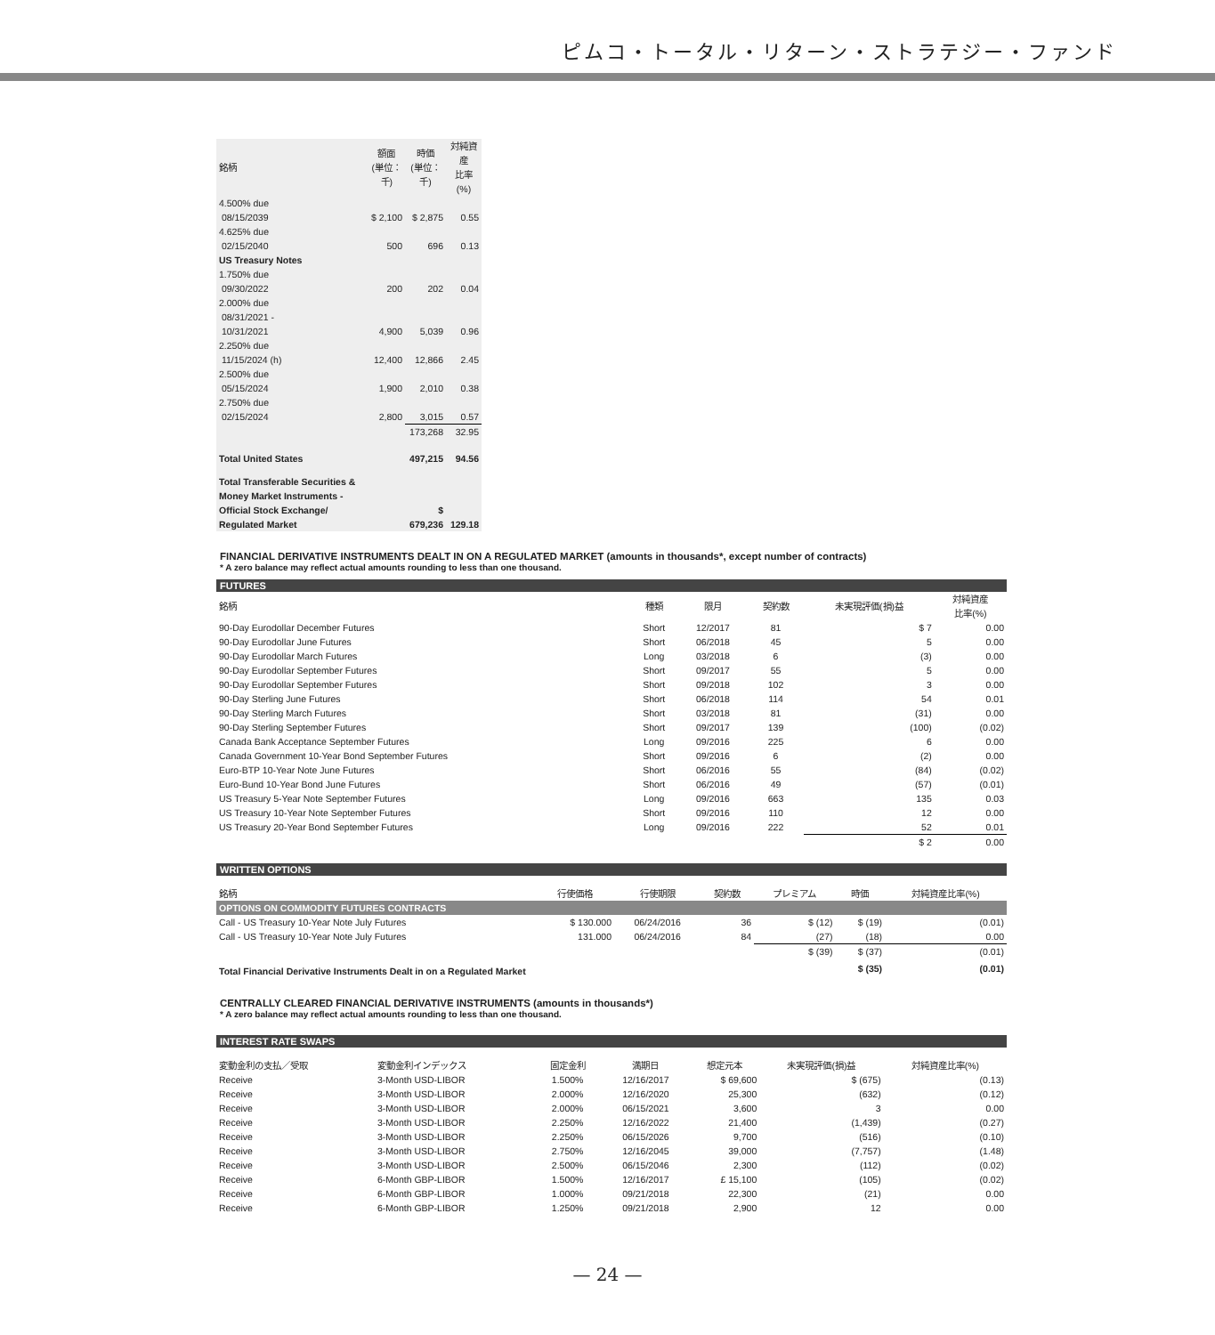ピムコ・トータル・リターン・ストラテジー・ファンド
| 銘柄 | 額面 (単位：千) | 時価 (単位：千) | 対純資産 比率(%) |
| --- | --- | --- | --- |
| 4.500% due 08/15/2039 | $ 2,100 | $ 2,875 | 0.55 |
| 4.625% due 02/15/2040 | 500 | 696 | 0.13 |
| US Treasury Notes | | | |
| 1.750% due 09/30/2022 | 200 | 202 | 0.04 |
| 2.000% due 08/31/2021 - 10/31/2021 | 4,900 | 5,039 | 0.96 |
| 2.250% due 11/15/2024 (h) | 12,400 | 12,866 | 2.45 |
| 2.500% due 05/15/2024 | 1,900 | 2,010 | 0.38 |
| 2.750% due 02/15/2024 | 2,800 | 3,015 | 0.57 |
| | | 173,268 | 32.95 |
| Total United States | | 497,215 | 94.56 |
| Total Transferable Securities & Money Market Instruments - Official Stock Exchange/ Regulated Market | | $ 679,236 | 129.18 |
FINANCIAL DERIVATIVE INSTRUMENTS DEALT IN ON A REGULATED MARKET (amounts in thousands*, except number of contracts)
* A zero balance may reflect actual amounts rounding to less than one thousand.
FUTURES
| 銘柄 | 種類 | 限月 | 契約数 | 未実現評価(損)益 | 対純資産 比率(%) |
| --- | --- | --- | --- | --- | --- |
| 90-Day Eurodollar December Futures | Short | 12/2017 | 81 | $ 7 | 0.00 |
| 90-Day Eurodollar June Futures | Short | 06/2018 | 45 | 5 | 0.00 |
| 90-Day Eurodollar March Futures | Long | 03/2018 | 6 | (3) | 0.00 |
| 90-Day Eurodollar September Futures | Short | 09/2017 | 55 | 5 | 0.00 |
| 90-Day Eurodollar September Futures | Short | 09/2018 | 102 | 3 | 0.00 |
| 90-Day Sterling June Futures | Short | 06/2018 | 114 | 54 | 0.01 |
| 90-Day Sterling March Futures | Short | 03/2018 | 81 | (31) | 0.00 |
| 90-Day Sterling September Futures | Short | 09/2017 | 139 | (100) | (0.02) |
| Canada Bank Acceptance September Futures | Long | 09/2016 | 225 | 6 | 0.00 |
| Canada Government 10-Year Bond September Futures | Short | 09/2016 | 6 | (2) | 0.00 |
| Euro-BTP 10-Year Note June Futures | Short | 06/2016 | 55 | (84) | (0.02) |
| Euro-Bund 10-Year Bond June Futures | Short | 06/2016 | 49 | (57) | (0.01) |
| US Treasury 5-Year Note September Futures | Long | 09/2016 | 663 | 135 | 0.03 |
| US Treasury 10-Year Note September Futures | Short | 09/2016 | 110 | 12 | 0.00 |
| US Treasury 20-Year Bond September Futures | Long | 09/2016 | 222 | 52 | 0.01 |
| | | | | $ 2 | 0.00 |
WRITTEN OPTIONS
| 銘柄 | 行使価格 | 行使期限 | 契約数 | プレミアム | 時価 | 対純資産比率(%) |
| --- | --- | --- | --- | --- | --- | --- |
| OPTIONS ON COMMODITY FUTURES CONTRACTS | | | | | | |
| Call - US Treasury 10-Year Note July Futures | $ 130.000 | 06/24/2016 | 36 | $ (12) | $ (19) | (0.01) |
| Call - US Treasury 10-Year Note July Futures | 131.000 | 06/24/2016 | 84 | (27) | (18) | 0.00 |
| | | | | $ (39) | $ (37) | (0.01) |
| Total Financial Derivative Instruments Dealt in on a Regulated Market | | | | | $ (35) | (0.01) |
CENTRALLY CLEARED FINANCIAL DERIVATIVE INSTRUMENTS (amounts in thousands*)
* A zero balance may reflect actual amounts rounding to less than one thousand.
INTEREST RATE SWAPS
| 変動金利の支払／受取 | 変動金利インデックス | 固定金利 | 満期日 | 想定元本 | 未実現評価(損)益 | 対純資産比率(%) |
| --- | --- | --- | --- | --- | --- | --- |
| Receive | 3-Month USD-LIBOR | 1.500% | 12/16/2017 | $ 69,600 | $ (675) | (0.13) |
| Receive | 3-Month USD-LIBOR | 2.000% | 12/16/2020 | 25,300 | (632) | (0.12) |
| Receive | 3-Month USD-LIBOR | 2.000% | 06/15/2021 | 3,600 | 3 | 0.00 |
| Receive | 3-Month USD-LIBOR | 2.250% | 12/16/2022 | 21,400 | (1,439) | (0.27) |
| Receive | 3-Month USD-LIBOR | 2.250% | 06/15/2026 | 9,700 | (516) | (0.10) |
| Receive | 3-Month USD-LIBOR | 2.750% | 12/16/2045 | 39,000 | (7,757) | (1.48) |
| Receive | 3-Month USD-LIBOR | 2.500% | 06/15/2046 | 2,300 | (112) | (0.02) |
| Receive | 6-Month GBP-LIBOR | 1.500% | 12/16/2017 | £ 15,100 | (105) | (0.02) |
| Receive | 6-Month GBP-LIBOR | 1.000% | 09/21/2018 | 22,300 | (21) | 0.00 |
| Receive | 6-Month GBP-LIBOR | 1.250% | 09/21/2018 | 2,900 | 12 | 0.00 |
— 24 —